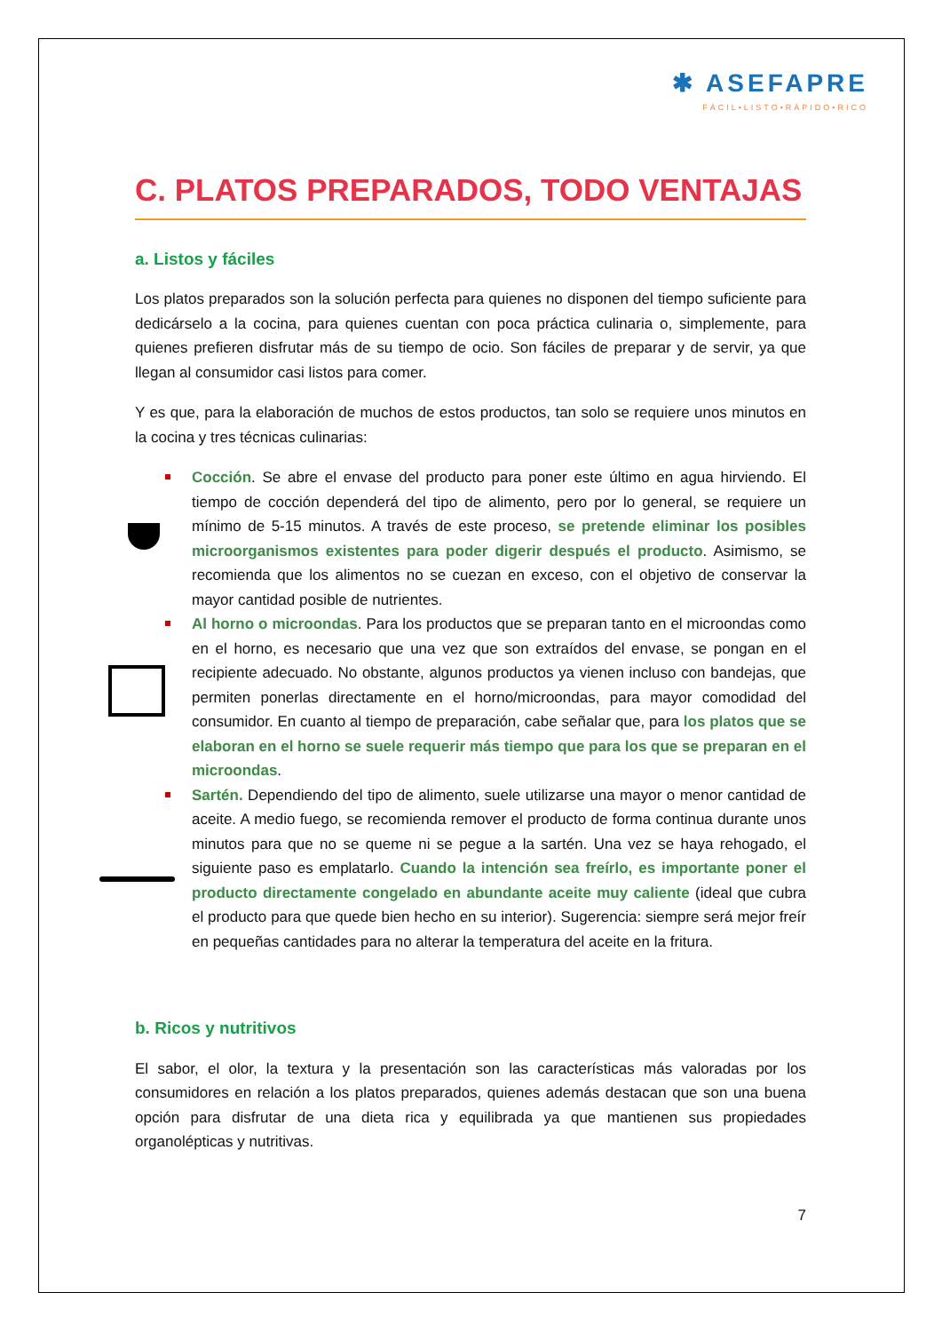✱ ASEFAPRE
FÁCIL•LISTO•RÁPIDO•RICO
C. PLATOS PREPARADOS, TODO VENTAJAS
a. Listos y fáciles
Los platos preparados son la solución perfecta para quienes no disponen del tiempo suficiente para dedicárselo a la cocina, para quienes cuentan con poca práctica culinaria o, simplemente, para quienes prefieren disfrutar más de su tiempo de ocio. Son fáciles de preparar y de servir, ya que llegan al consumidor casi listos para comer.
Y es que, para la elaboración de muchos de estos productos, tan solo se requiere unos minutos en la cocina y tres técnicas culinarias:
Cocción. Se abre el envase del producto para poner este último en agua hirviendo. El tiempo de cocción dependerá del tipo de alimento, pero por lo general, se requiere un mínimo de 5-15 minutos. A través de este proceso, se pretende eliminar los posibles microorganismos existentes para poder digerir después el producto. Asimismo, se recomienda que los alimentos no se cuezan en exceso, con el objetivo de conservar la mayor cantidad posible de nutrientes.
Al horno o microondas. Para los productos que se preparan tanto en el microondas como en el horno, es necesario que una vez que son extraídos del envase, se pongan en el recipiente adecuado. No obstante, algunos productos ya vienen incluso con bandejas, que permiten ponerlas directamente en el horno/microondas, para mayor comodidad del consumidor. En cuanto al tiempo de preparación, cabe señalar que, para los platos que se elaboran en el horno se suele requerir más tiempo que para los que se preparan en el microondas.
Sartén. Dependiendo del tipo de alimento, suele utilizarse una mayor o menor cantidad de aceite. A medio fuego, se recomienda remover el producto de forma continua durante unos minutos para que no se queme ni se pegue a la sartén. Una vez se haya rehogado, el siguiente paso es emplatarlo. Cuando la intención sea freírlo, es importante poner el producto directamente congelado en abundante aceite muy caliente (ideal que cubra el producto para que quede bien hecho en su interior). Sugerencia: siempre será mejor freír en pequeñas cantidades para no alterar la temperatura del aceite en la fritura.
b. Ricos y nutritivos
El sabor, el olor, la textura y la presentación son las características más valoradas por los consumidores en relación a los platos preparados, quienes además destacan que son una buena opción para disfrutar de una dieta rica y equilibrada ya que mantienen sus propiedades organolépticas y nutritivas.
7